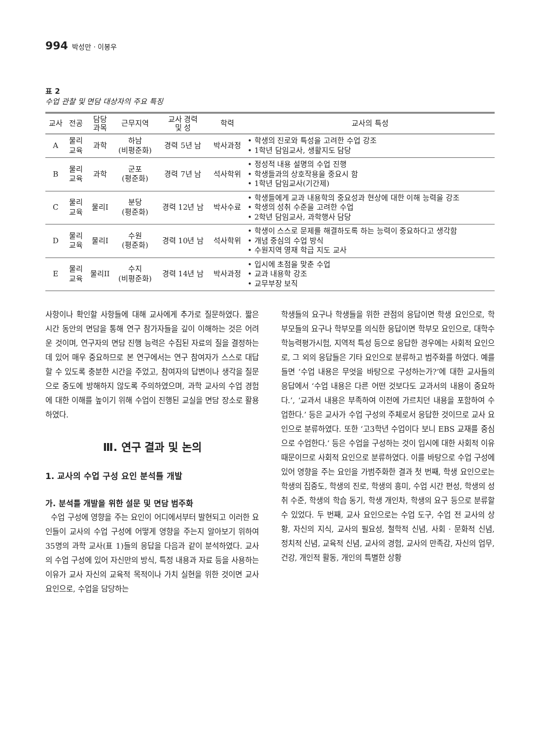994 박성만 · 이봉우
표 2
수업 관찰 및 면담 대상자의 주요 특징
| 교사 | 전공 | 담당 과목 | 근무지역 | 교사 경력 및 성 | 학력 | 교사의 특성 |
| --- | --- | --- | --- | --- | --- | --- |
| A | 물리 교육 | 과학 | 하남 (비평준화) | 경력 5년 남 | 박사과정 | • 학생의 진로와 특성을 고려한 수업 강조 • 1학년 담임교사, 생활지도 담당 |
| B | 물리 교육 | 과학 | 군포 (평준화) | 경력 7년 남 | 석사학위 | • 정성적 내용 설명의 수업 진행 • 학생들과의 상호작용을 중요시 함 • 1학년 담임교사(기간제) |
| C | 물리 교육 | 물리I | 분당 (평준화) | 경력 12년 남 | 박사수료 | • 학생들에게 교과 내용학의 중요성과 현상에 대한 이해 능력을 강조 • 학생의 성취 수준을 고려한 수업 • 2학년 담임교사, 과학행사 담당 |
| D | 물리 교육 | 물리I | 수원 (평준화) | 경력 10년 남 | 석사학위 | • 학생이 스스로 문제를 해결하도록 하는 능력이 중요하다고 생각함 • 개념 중심의 수업 방식 • 수원지역 영재 학급 지도 교사 |
| E | 물리 교육 | 물리II | 수지 (비평준화) | 경력 14년 남 | 박사과정 | • 입시에 초점을 맞춘 수업 • 교과 내용학 강조 • 교무부장 보직 |
사항이나 확인할 사항들에 대해 교사에게 추가로 질문하였다. 짧은 시간 동안의 면담을 통해 연구 참가자들을 깊이 이해하는 것은 어려운 것이며, 연구자의 면담 진행 능력은 수집된 자료의 질을 결정하는 데 있어 매우 중요하므로 본 연구에서는 연구 참여자가 스스로 대답할 수 있도록 충분한 시간을 주었고, 참여자의 답변이나 생각을 질문으로 중도에 방해하지 않도록 주의하였으며, 과학 교사의 수업 경험에 대한 이해를 높이기 위해 수업이 진행된 교실을 면담 장소로 활용하였다.
Ⅲ. 연구 결과 및 논의
1. 교사의 수업 구성 요인 분석틀 개발
가. 분석틀 개발을 위한 설문 및 면담 범주화
수업 구성에 영향을 주는 요인이 어디에서부터 발현되고 이러한 요인들이 교사의 수업 구성에 어떻게 영향을 주는지 알아보기 위하여 35명의 과학 교사(표 1)들의 응답을 다음과 같이 분석하였다. 교사의 수업 구성에 있어 자신만의 방식, 특정 내용과 자료 등을 사용하는 이유가 교사 자신의 교육적 목적이나 가치 실현을 위한 것이면 교사 요인으로, 수업을 담당하는
학생들의 요구나 학생들을 위한 관점의 응답이면 학생 요인으로, 학부모들의 요구나 학부모를 의식한 응답이면 학부모 요인으로, 대학수학능력평가시험, 지역적 특성 등으로 응답한 경우에는 사회적 요인으로, 그 외의 응답들은 기타 요인으로 분류하고 범주화를 하였다. 예를 들면 ‘수업 내용은 무엇을 바탕으로 구성하는가?’에 대한 교사들의 응답에서 ‘수업 내용은 다른 어떤 것보다도 교과서의 내용이 중요하다.’, ‘교과서 내용은 부족하여 이전에 가르치던 내용을 포함하여 수업한다.’ 등은 교사가 수업 구성의 주체로서 응답한 것이므로 교사 요인으로 분류하였다. 또한 ‘고3학년 수업이다 보니 EBS 교재를 중심으로 수업한다.’ 등은 수업을 구성하는 것이 입시에 대한 사회적 이유 때문이므로 사회적 요인으로 분류하였다. 이를 바탕으로 수업 구성에 있어 영향을 주는 요인을 가범주화한 결과 첫 번째, 학생 요인으로는 학생의 집중도, 학생의 진로, 학생의 흥미, 수업 시간 편성, 학생의 성취 수준, 학생의 학습 동기, 학생 개인차, 학생의 요구 등으로 분류할 수 있었다. 두 번째, 교사 요인으로는 수업 도구, 수업 전 교사의 상황, 자신의 지식, 교사의 필요성, 철학적 신념, 사회 · 문화적 신념, 정치적 신념, 교육적 신념, 교사의 경험, 교사의 만족감, 자신의 업무, 건강, 개인적 활동, 개인의 특별한 상황